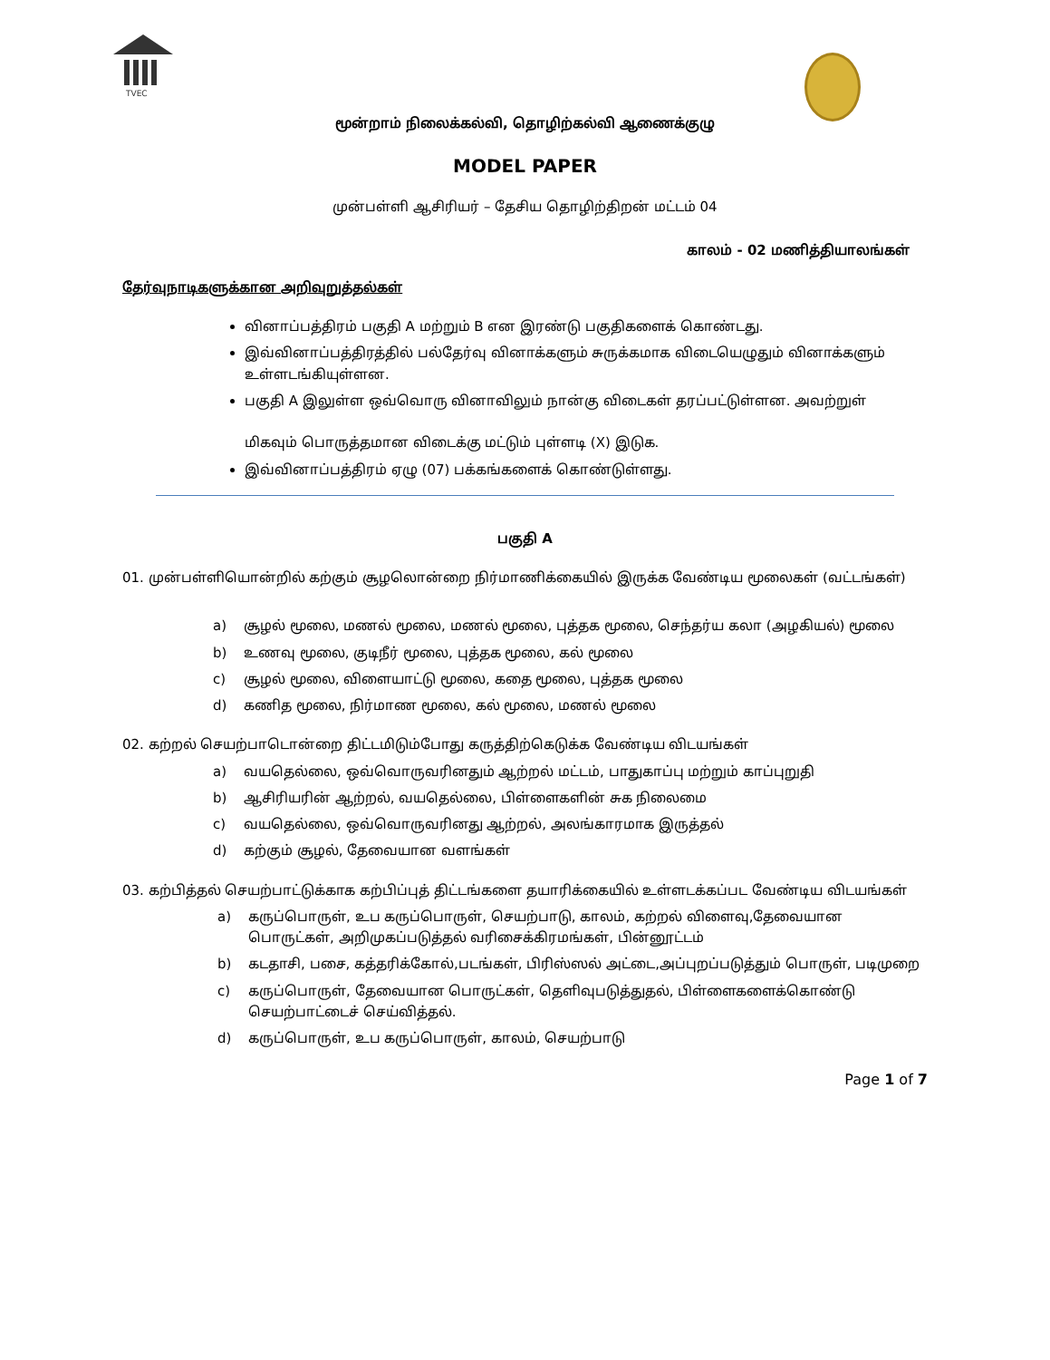TVEC
மூன்றாம் நிலைக்கல்வி, தொழிற்கல்வி ஆணைக்குழு
MODEL PAPER
முன்பள்ளி ஆசிரியர் – தேசிய தொழிற்திறன் மட்டம் 04
காலம் - 02 மணித்தியாலங்கள்
தேர்வுநாடிகளுக்கான அறிவுறுத்தல்கள்
வினாப்பத்திரம் பகுதி A மற்றும் B என இரண்டு பகுதிகளைக் கொண்டது.
இவ்வினாப்பத்திரத்தில் பல்தேர்வு வினாக்களும் சுருக்கமாக விடையெழுதும் வினாக்களும் உள்ளடங்கியுள்ளன.
பகுதி A இலுள்ள ஒவ்வொரு வினாவிலும் நான்கு விடைகள் தரப்பட்டுள்ளன. அவற்றுள்
மிகவும் பொருத்தமான விடைக்கு மட்டும் புள்ளடி (X) இடுக.
இவ்வினாப்பத்திரம் ஏழு (07) பக்கங்களைக் கொண்டுள்ளது.
பகுதி A
01. முன்பள்ளியொன்றில் கற்கும் சூழலொன்றை நிர்மாணிக்கையில் இருக்க வேண்டிய மூலைகள் (வட்டங்கள்)
a) சூழல் மூலை, மணல் மூலை, மணல் மூலை, புத்தக மூலை, செந்தர்ய கலா (அழகியல்) மூலை
b) உணவு மூலை, குடிநீர் மூலை, புத்தக மூலை, கல் மூலை
c) சூழல் மூலை, விளையாட்டு மூலை, கதை மூலை, புத்தக மூலை
d) கணித மூலை, நிர்மாண மூலை, கல் மூலை, மணல் மூலை
02. கற்றல் செயற்பாடொன்றை திட்டமிடும்போது கருத்திற்கெடுக்க வேண்டிய விடயங்கள்
a) வயதெல்லை, ஒவ்வொருவரினதும் ஆற்றல் மட்டம், பாதுகாப்பு மற்றும் காப்புறுதி
b) ஆசிரியரின் ஆற்றல், வயதெல்லை, பிள்ளைகளின் சுக நிலைமை
c) வயதெல்லை, ஒவ்வொருவரினது ஆற்றல், அலங்காரமாக இருத்தல்
d) கற்கும் சூழல், தேவையான வளங்கள்
03. கற்பித்தல் செயற்பாட்டுக்காக கற்பிப்புத் திட்டங்களை தயாரிக்கையில் உள்ளடக்கப்பட வேண்டிய விடயங்கள்
a) கருப்பொருள், உப கருப்பொருள், செயற்பாடு, காலம், கற்றல் விளைவு,தேவையான பொருட்கள், அறிமுகப்படுத்தல் வரிசைக்கிரமங்கள், பின்னூட்டம்
b) கடதாசி, பசை, கத்தரிக்கோல்,படங்கள், பிரிஸ்ஸல் அட்டை,அப்புறப்படுத்தும் பொருள், படிமுறை
c) கருப்பொருள், தேவையான பொருட்கள், தெளிவுபடுத்துதல், பிள்ளைகளைக்கொண்டு செயற்பாட்டைச் செய்வித்தல்.
d) கருப்பொருள், உப கருப்பொருள், காலம், செயற்பாடு
Page 1 of 7